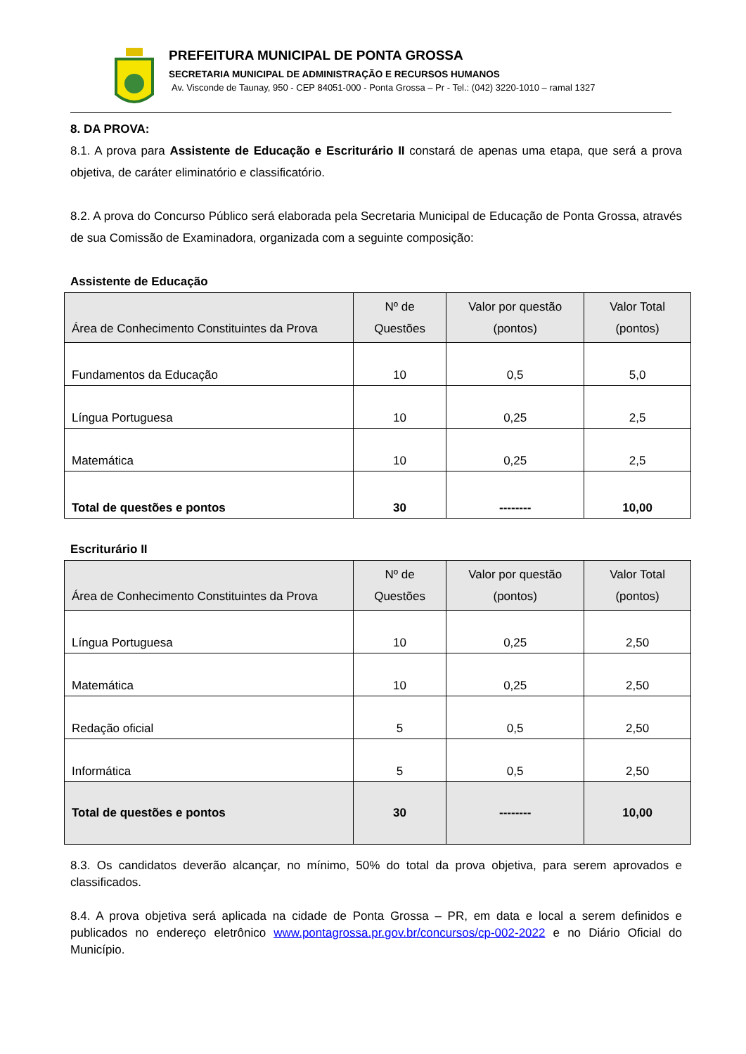PREFEITURA MUNICIPAL DE PONTA GROSSA
SECRETARIA MUNICIPAL DE ADMINISTRAÇÃO E RECURSOS HUMANOS
Av. Visconde de Taunay, 950 - CEP 84051-000 - Ponta Grossa – Pr - Tel.: (042) 3220-1010 – ramal 1327
8. DA PROVA:
8.1. A prova para Assistente de Educação e Escriturário II constará de apenas uma etapa, que será a prova objetiva, de caráter eliminatório e classificatório.
8.2. A prova do Concurso Público será elaborada pela Secretaria Municipal de Educação de Ponta Grossa, através de sua Comissão de Examinadora, organizada com a seguinte composição:
Assistente de Educação
| Área de Conhecimento Constituintes da Prova | Nº de Questões | Valor por questão (pontos) | Valor Total (pontos) |
| --- | --- | --- | --- |
| Fundamentos da Educação | 10 | 0,5 | 5,0 |
| Língua Portuguesa | 10 | 0,25 | 2,5 |
| Matemática | 10 | 0,25 | 2,5 |
| Total de questões e pontos | 30 | -------- | 10,00 |
Escriturário II
| Área de Conhecimento Constituintes da Prova | Nº de Questões | Valor por questão (pontos) | Valor Total (pontos) |
| --- | --- | --- | --- |
| Língua Portuguesa | 10 | 0,25 | 2,50 |
| Matemática | 10 | 0,25 | 2,50 |
| Redação oficial | 5 | 0,5 | 2,50 |
| Informática | 5 | 0,5 | 2,50 |
| Total de questões e pontos | 30 | -------- | 10,00 |
8.3. Os candidatos deverão alcançar, no mínimo, 50% do total da prova objetiva, para serem aprovados e classificados.
8.4. A prova objetiva será aplicada na cidade de Ponta Grossa – PR, em data e local a serem definidos e publicados no endereço eletrônico www.pontagrossa.pr.gov.br/concursos/cp-002-2022 e no Diário Oficial do Município.